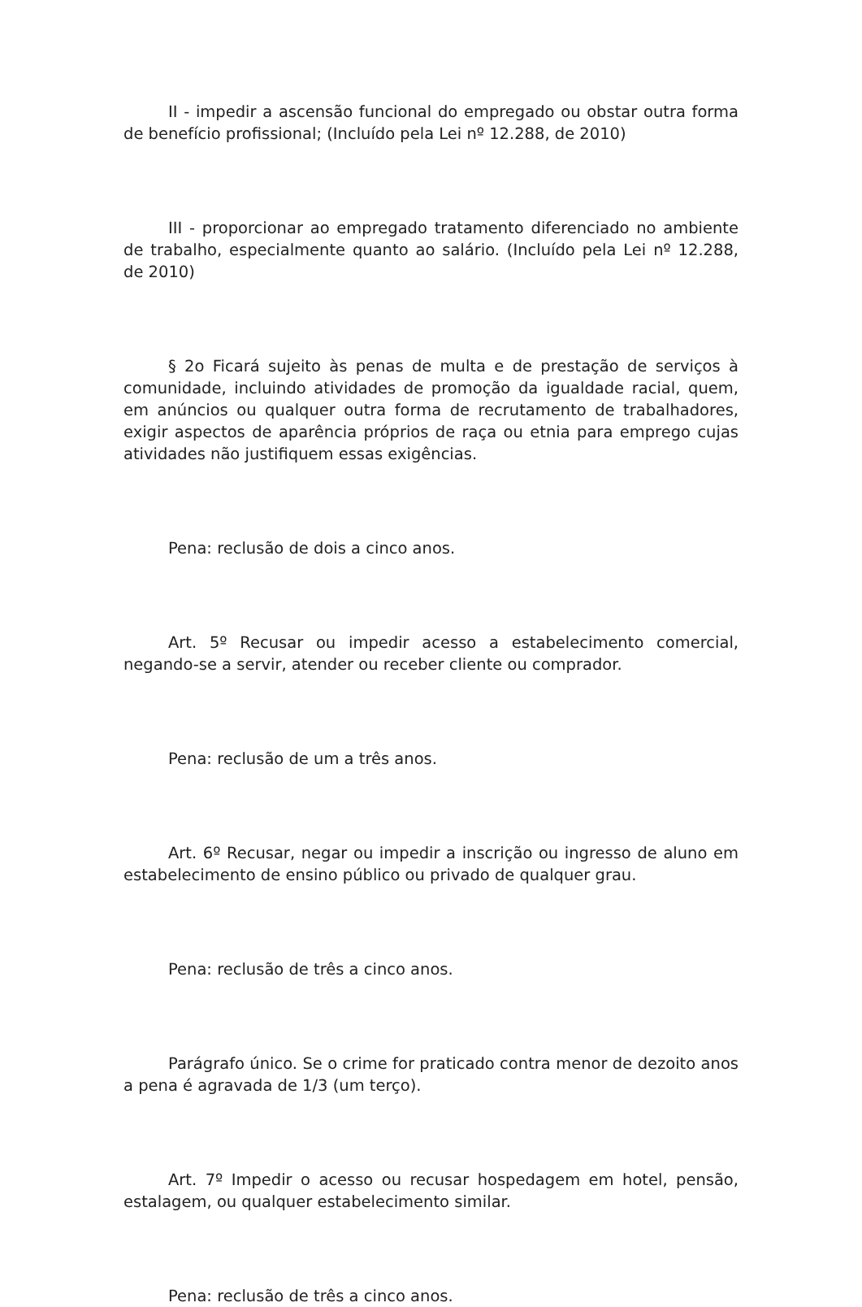II - impedir a ascensão funcional do empregado ou obstar outra forma de benefício profissional; (Incluído pela Lei nº 12.288, de 2010)
III - proporcionar ao empregado tratamento diferenciado no ambiente de trabalho, especialmente quanto ao salário. (Incluído pela Lei nº 12.288, de 2010)
§ 2o Ficará sujeito às penas de multa e de prestação de serviços à comunidade, incluindo atividades de promoção da igualdade racial, quem, em anúncios ou qualquer outra forma de recrutamento de trabalhadores, exigir aspectos de aparência próprios de raça ou etnia para emprego cujas atividades não justifiquem essas exigências.
Pena: reclusão de dois a cinco anos.
Art. 5º Recusar ou impedir acesso a estabelecimento comercial, negando-se a servir, atender ou receber cliente ou comprador.
Pena: reclusão de um a três anos.
Art. 6º Recusar, negar ou impedir a inscrição ou ingresso de aluno em estabelecimento de ensino público ou privado de qualquer grau.
Pena: reclusão de três a cinco anos.
Parágrafo único. Se o crime for praticado contra menor de dezoito anos a pena é agravada de 1/3 (um terço).
Art. 7º Impedir o acesso ou recusar hospedagem em hotel, pensão, estalagem, ou qualquer estabelecimento similar.
Pena: reclusão de três a cinco anos.